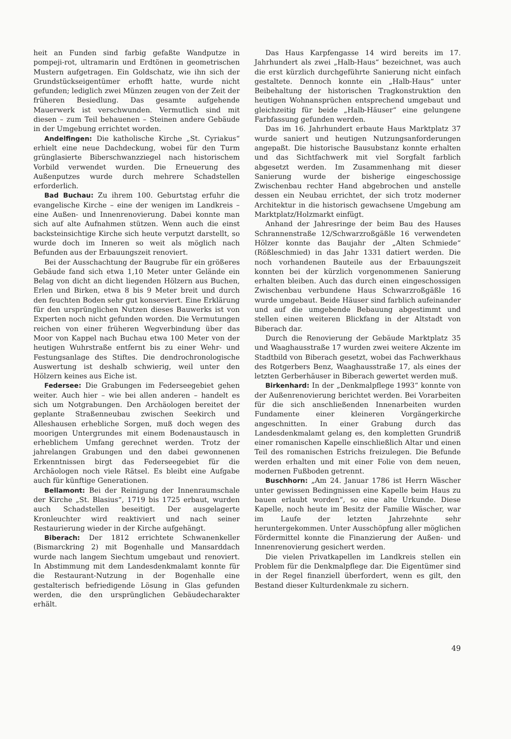heit an Funden sind farbig gefaßte Wandputze in pompeji-rot, ultramarin und Erdtönen in geometrischen Mustern aufgetragen. Ein Goldschatz, wie ihn sich der Grundstückseigentümer erhofft hatte, wurde nicht gefunden; lediglich zwei Münzen zeugen von der Zeit der früheren Besiedlung. Das gesamte aufgehende Mauerwerk ist verschwunden. Vermutlich sind mit diesen – zum Teil behauenen – Steinen andere Gebäude in der Umgebung errichtet worden.
Andelfingen: Die katholische Kirche „St. Cyriakus“ erhielt eine neue Dachdeckung, wobei für den Turm grünglasierte Biberschwanzziegel nach historischem Vorbild verwendet wurden. Die Erneuerung des Außenputzes wurde durch mehrere Schadstellen erforderlich.
Bad Buchau: Zu ihrem 100. Geburtstag erfuhr die evangelische Kirche – eine der wenigen im Landkreis – eine Außen- und Innenrenovierung. Dabei konnte man sich auf alte Aufnahmen stützen. Wenn auch die einst backsteinsichtige Kirche sich heute verputzt darstellt, so wurde doch im Inneren so weit als möglich nach Befunden aus der Erbauungszeit renoviert.
Bei der Ausschachtung der Baugrube für ein größeres Gebäude fand sich etwa 1,10 Meter unter Gelände ein Belag von dicht an dicht liegenden Hölzern aus Buchen, Erlen und Birken, etwa 8 bis 9 Meter breit und durch den feuchten Boden sehr gut konserviert. Eine Erklärung für den ursprünglichen Nutzen dieses Bauwerks ist von Experten noch nicht gefunden worden. Die Vermutungen reichen von einer früheren Wegverbindung über das Moor von Kappel nach Buchau etwa 100 Meter von der heutigen Wuhrstraße entfernt bis zu einer Wehr- und Festungsanlage des Stiftes. Die dendrochronologische Auswertung ist deshalb schwierig, weil unter den Hölzern keines aus Eiche ist.
Federsee: Die Grabungen im Federseegebiet gehen weiter. Auch hier – wie bei allen anderen – handelt es sich um Notgrabungen. Den Archäologen bereitet der geplante Straßenneubau zwischen Seekirch und Alleshausen erhebliche Sorgen, muß doch wegen des moorigen Untergrundes mit einem Bodenaustausch in erheblichem Umfang gerechnet werden. Trotz der jahrelangen Grabungen und den dabei gewonnenen Erkenntnissen birgt das Federseegebiet für die Archäologen noch viele Rätsel. Es bleibt eine Aufgabe auch für künftige Generationen.
Bellamont: Bei der Reinigung der Innenraumschale der Kirche „St. Blasius“, 1719 bis 1725 erbaut, wurden auch Schadstellen beseitigt. Der ausgelagerte Kronleuchter wird reaktiviert und nach seiner Restaurierung wieder in der Kirche aufgehängt.
Biberach: Der 1812 errichtete Schwanenkeller (Bismarckring 2) mit Bogenhalle und Mansarddach wurde nach langem Siechtum umgebaut und renoviert. In Abstimmung mit dem Landesdenkmalamt konnte für die Restaurant-Nutzung in der Bogenhalle eine gestalterisch befriedigende Lösung in Glas gefunden werden, die den ursprünglichen Gebäudecharakter erhält.
Das Haus Karpfengasse 14 wird bereits im 17. Jahrhundert als zwei „Halb-Haus“ bezeichnet, was auch die erst kürzlich durchgeführte Sanierung nicht einfach gestaltete. Dennoch konnte ein „Halb-Haus“ unter Beibehaltung der historischen Tragkonstruktion den heutigen Wohnansprüchen entsprechend umgebaut und gleichzeitig für beide „Halb-Häuser“ eine gelungene Farbfassung gefunden werden.
Das im 16. Jahrhundert erbaute Haus Marktplatz 37 wurde saniert und heutigen Nutzungsanforderungen angepaßt. Die historische Bausubstanz konnte erhalten und das Sichtfachwerk mit viel Sorgfalt farblich abgesetzt werden. Im Zusammenhang mit dieser Sanierung wurde der bisherige eingeschossige Zwischenbau rechter Hand abgebrochen und anstelle dessen ein Neubau errichtet, der sich trotz moderner Architektur in die historisch gewachsene Umgebung am Marktplatz/Holzmarkt einfügt.
Anhand der Jahresringe der beim Bau des Hauses Schrannenstraße 12/Schwarzroßgäßle 16 verwendeten Hölzer konnte das Baujahr der „Alten Schmiede“ (Rößleschmied) in das Jahr 1331 datiert werden. Die noch vorhandenen Bauteile aus der Erbauungszeit konnten bei der kürzlich vorgenommenen Sanierung erhalten bleiben. Auch das durch einen eingeschossigen Zwischenbau verbundene Haus Schwarzroßgäßle 16 wurde umgebaut. Beide Häuser sind farblich aufeinander und auf die umgebende Bebauung abgestimmt und stellen einen weiteren Blickfang in der Altstadt von Biberach dar.
Durch die Renovierung der Gebäude Marktplatz 35 und Waaghausstraße 17 wurden zwei weitere Akzente im Stadtbild von Biberach gesetzt, wobei das Fachwerkhaus des Rotgerbers Benz, Waaghausstraße 17, als eines der letzten Gerberhäuser in Biberach gewertet werden muß.
Birkenhard: In der „Denkmalpflege 1993“ konnte von der Außenrenovierung berichtet werden. Bei Vorarbeiten für die sich anschließenden Innenarbeiten wurden Fundamente einer kleineren Vorgängerkirche angeschnitten. In einer Grabung durch das Landesdenkmalamt gelang es, den kompletten Grundriß einer romanischen Kapelle einschließlich Altar und einen Teil des romanischen Estrichs freizulegen. Die Befunde werden erhalten und mit einer Folie von dem neuen, modernen Fußboden getrennt.
Buschhorn: „Am 24. Januar 1786 ist Herrn Wäscher unter gewissen Bedingnissen eine Kapelle beim Haus zu bauen erlaubt worden“, so eine alte Urkunde. Diese Kapelle, noch heute im Besitz der Familie Wäscher, war im Laufe der letzten Jahrzehnte sehr heruntergekommen. Unter Ausschöpfung aller möglichen Fördermittel konnte die Finanzierung der Außen- und Innenrenovierung gesichert werden.
Die vielen Privatkapellen im Landkreis stellen ein Problem für die Denkmalpflege dar. Die Eigentümer sind in der Regel finanziell überfordert, wenn es gilt, den Bestand dieser Kulturdenkmale zu sichern.
49